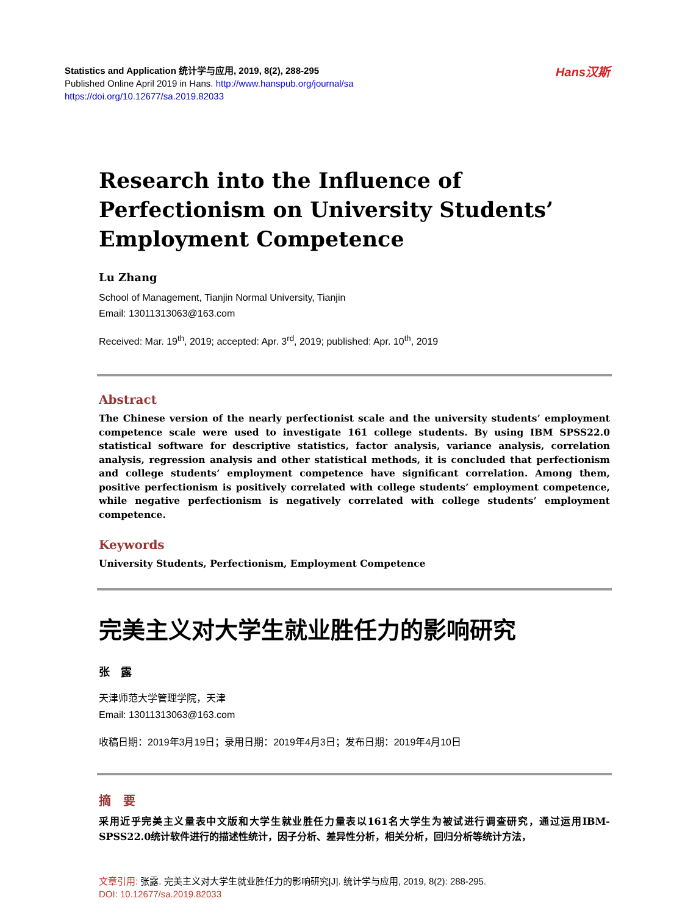Hans汉斯
Statistics and Application 统计学与应用, 2019, 8(2), 288-295
Published Online April 2019 in Hans. http://www.hanspub.org/journal/sa
https://doi.org/10.12677/sa.2019.82033
Research into the Influence of Perfectionism on University Students’ Employment Competence
Lu Zhang
School of Management, Tianjin Normal University, Tianjin
Email: 13011313063@163.com
Received: Mar. 19<sup>th</sup>, 2019; accepted: Apr. 3<sup>rd</sup>, 2019; published: Apr. 10<sup>th</sup>, 2019
Abstract
The Chinese version of the nearly perfectionist scale and the university students’ employment competence scale were used to investigate 161 college students. By using IBM SPSS22.0 statistical software for descriptive statistics, factor analysis, variance analysis, correlation analysis, regression analysis and other statistical methods, it is concluded that perfectionism and college students’ employment competence have significant correlation. Among them, positive perfectionism is positively correlated with college students’ employment competence, while negative perfectionism is negatively correlated with college students’ employment competence.
Keywords
University Students, Perfectionism, Employment Competence
完美主义对大学生就业胜任力的影响研究
张　露
天津师范大学管理学院，天津
Email: 13011313063@163.com
收稿日期：2019年3月19日；录用日期：2019年4月3日；发布日期：2019年4月10日
摘　要
采用近乎完美主义量表中文版和大学生就业胜任力量表以161名大学生为被试进行调查研究，通过运用IBM-SPSS22.0统计软件进行的描述性统计，因子分析、差异性分析，相关分析，回归分析等统计方法，
文章引用: 张露. 完美主义对大学生就业胜任力的影响研究[J]. 统计学与应用, 2019, 8(2): 288-295.
DOI: 10.12677/sa.2019.82033